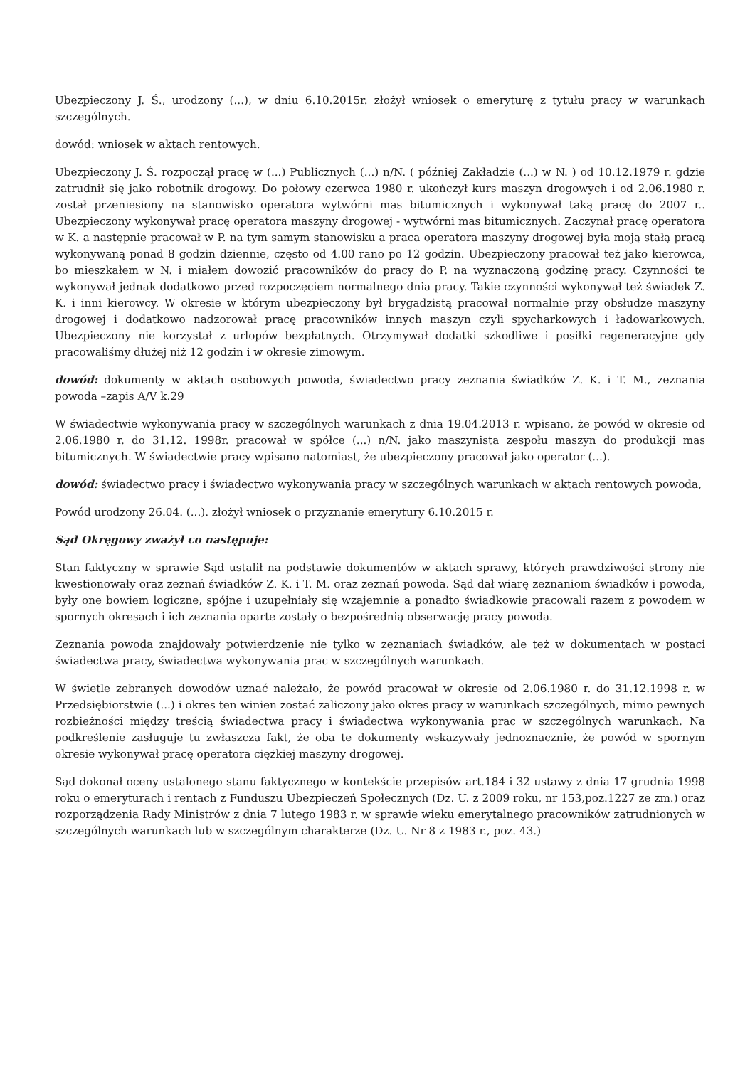Ubezpieczony J. Ś., urodzony (...), w dniu 6.10.2015r. złożył wniosek o emeryturę z tytułu pracy w warunkach szczególnych.
dowód: wniosek w aktach rentowych.
Ubezpieczony J. Ś. rozpoczął pracę w (...) Publicznych (...) n/N. ( później Zakładzie (...) w N. ) od 10.12.1979 r. gdzie zatrudnił się jako robotnik drogowy. Do połowy czerwca 1980 r. ukończył kurs maszyn drogowych i od 2.06.1980 r. został przeniesiony na stanowisko operatora wytwórni mas bitumicznych i wykonywał taką pracę do 2007 r.. Ubezpieczony wykonywał pracę operatora maszyny drogowej - wytwórni mas bitumicznych. Zaczynał pracę operatora w K. a następnie pracował w P. na tym samym stanowisku a praca operatora maszyny drogowej była moją stałą pracą wykonywaną ponad 8 godzin dziennie, często od 4.00 rano po 12 godzin. Ubezpieczony pracował też jako kierowca, bo mieszkałem w N. i miałem dowozić pracowników do pracy do P. na wyznaczoną godzinę pracy. Czynności te wykonywał jednak dodatkowo przed rozpoczęciem normalnego dnia pracy. Takie czynności wykonywał też świadek Z. K. i inni kierowcy. W okresie w którym ubezpieczony był brygadzistą pracował normalnie przy obsłudze maszyny drogowej i dodatkowo nadzorował pracę pracowników innych maszyn czyli spycharkowych i ładowarkowych. Ubezpieczony nie korzystał z urlopów bezpłatnych. Otrzymywał dodatki szkodliwe i posiłki regeneracyjne gdy pracowaliśmy dłużej niż 12 godzin i w okresie zimowym.
dowód: dokumenty w aktach osobowych powoda, świadectwo pracy zeznania świadków Z. K. i T. M., zeznania powoda –zapis A/V k.29
W świadectwie wykonywania pracy w szczególnych warunkach z dnia 19.04.2013 r. wpisano, że powód w okresie od 2.06.1980 r. do 31.12. 1998r. pracował w spółce (...) n/N. jako maszynista zespołu maszyn do produkcji mas bitumicznych. W świadectwie pracy wpisano natomiast, że ubezpieczony pracował jako operator (...).
dowód: świadectwo pracy i świadectwo wykonywania pracy w szczególnych warunkach w aktach rentowych powoda,
Powód urodzony 26.04. (...). złożył wniosek o przyznanie emerytury 6.10.2015 r.
Sąd Okręgowy zważył co następuje:
Stan faktyczny w sprawie Sąd ustalił na podstawie dokumentów w aktach sprawy, których prawdziwości strony nie kwestionowały oraz zeznań świadków Z. K. i T. M. oraz zeznań powoda. Sąd dał wiarę zeznaniom świadków i powoda, były one bowiem logiczne, spójne i uzupełniały się wzajemnie a ponadto świadkowie pracowali razem z powodem w spornych okresach i ich zeznania oparte zostały o bezpośrednią obserwację pracy powoda.
Zeznania powoda znajdowały potwierdzenie nie tylko w zeznaniach świadków, ale też w dokumentach w postaci świadectwa pracy, świadectwa wykonywania prac w szczególnych warunkach.
W świetle zebranych dowodów uznać należało, że powód pracował w okresie od 2.06.1980 r. do 31.12.1998 r. w Przedsiębiorstwie (...) i okres ten winien zostać zaliczony jako okres pracy w warunkach szczególnych, mimo pewnych rozbieżności między treścią świadectwa pracy i świadectwa wykonywania prac w szczególnych warunkach. Na podkreślenie zasługuje tu zwłaszcza fakt, że oba te dokumenty wskazywały jednoznacznie, że powód w spornym okresie wykonywał pracę operatora ciężkiej maszyny drogowej.
Sąd dokonał oceny ustalonego stanu faktycznego w kontekście przepisów art.184 i 32 ustawy z dnia 17 grudnia 1998 roku o emeryturach i rentach z Funduszu Ubezpieczeń Społecznych (Dz. U. z 2009 roku, nr 153,poz.1227 ze zm.) oraz rozporządzenia Rady Ministrów z dnia 7 lutego 1983 r. w sprawie wieku emerytalnego pracowników zatrudnionych w szczególnych warunkach lub w szczególnym charakterze (Dz. U. Nr 8 z 1983 r., poz. 43.)